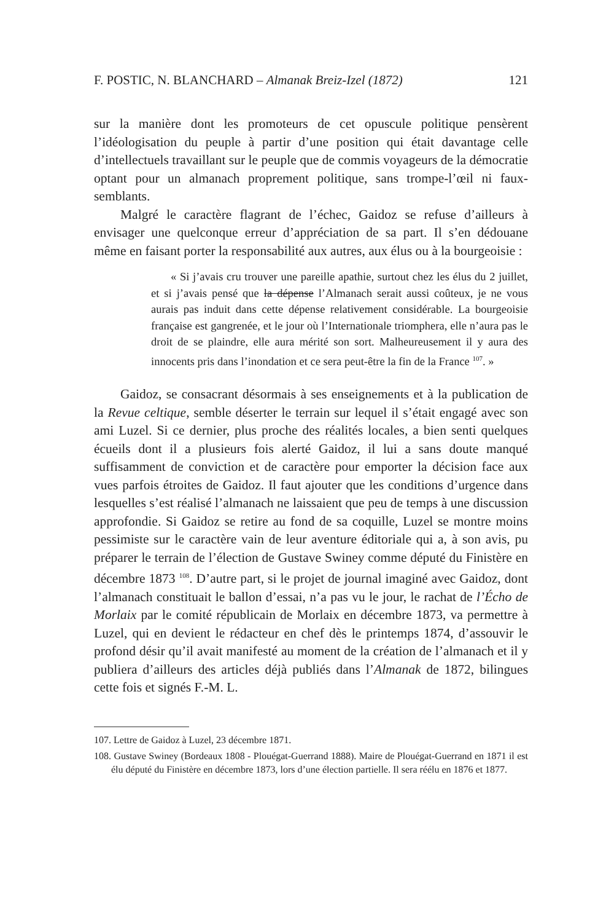F. POSTIC, N. BLANCHARD – Almanak Breiz-Izel (1872) 121
sur la manière dont les promoteurs de cet opuscule politique pensèrent l’idéologisation du peuple à partir d’une position qui était davantage celle d’intellectuels travaillant sur le peuple que de commis voyageurs de la démocratie optant pour un almanach proprement politique, sans trompe-l’œil ni faux-semblants.
Malgré le caractère flagrant de l’échec, Gaidoz se refuse d’ailleurs à envisager une quelconque erreur d’appréciation de sa part. Il s’en dédouane même en faisant porter la responsabilité aux autres, aux élus ou à la bourgeoisie :
« Si j’avais cru trouver une pareille apathie, surtout chez les élus du 2 juillet, et si j’avais pensé que la dépense l’Almanach serait aussi coûteux, je ne vous aurais pas induit dans cette dépense relativement considérable. La bourgeoisie française est gangrenée, et le jour où l’Internationale triomphera, elle n’aura pas le droit de se plaindre, elle aura mérité son sort. Malheureusement il y aura des innocents pris dans l’inondation et ce sera peut-être la fin de la France <sup>107</sup>. »
Gaidoz, se consacrant désormais à ses enseignements et à la publication de la Revue celtique, semble déserter le terrain sur lequel il s’était engagé avec son ami Luzel. Si ce dernier, plus proche des réalités locales, a bien senti quelques écueils dont il a plusieurs fois alerté Gaidoz, il lui a sans doute manqué suffisamment de conviction et de caractère pour emporter la décision face aux vues parfois étroites de Gaidoz. Il faut ajouter que les conditions d’urgence dans lesquelles s’est réalisé l’almanach ne laissaient que peu de temps à une discussion approfondie. Si Gaidoz se retire au fond de sa coquille, Luzel se montre moins pessimiste sur le caractère vain de leur aventure éditoriale qui a, à son avis, pu préparer le terrain de l’élection de Gustave Swiney comme député du Finistère en décembre 1873 <sup>108</sup>. D’autre part, si le projet de journal imaginé avec Gaidoz, dont l’almanach constituait le ballon d’essai, n’a pas vu le jour, le rachat de l’Écho de Morlaix par le comité républicain de Morlaix en décembre 1873, va permettre à Luzel, qui en devient le rédacteur en chef dès le printemps 1874, d’assouvir le profond désir qu’il avait manifesté au moment de la création de l’almanach et il y publiera d’ailleurs des articles déjà publiés dans l’Almanak de 1872, bilingues cette fois et signés F.-M. L.
107. Lettre de Gaidoz à Luzel, 23 décembre 1871.
108. Gustave Swiney (Bordeaux 1808 - Plouégat-Guerrand 1888). Maire de Plouégat-Guerrand en 1871 il est élu député du Finistère en décembre 1873, lors d’une élection partielle. Il sera réélu en 1876 et 1877.